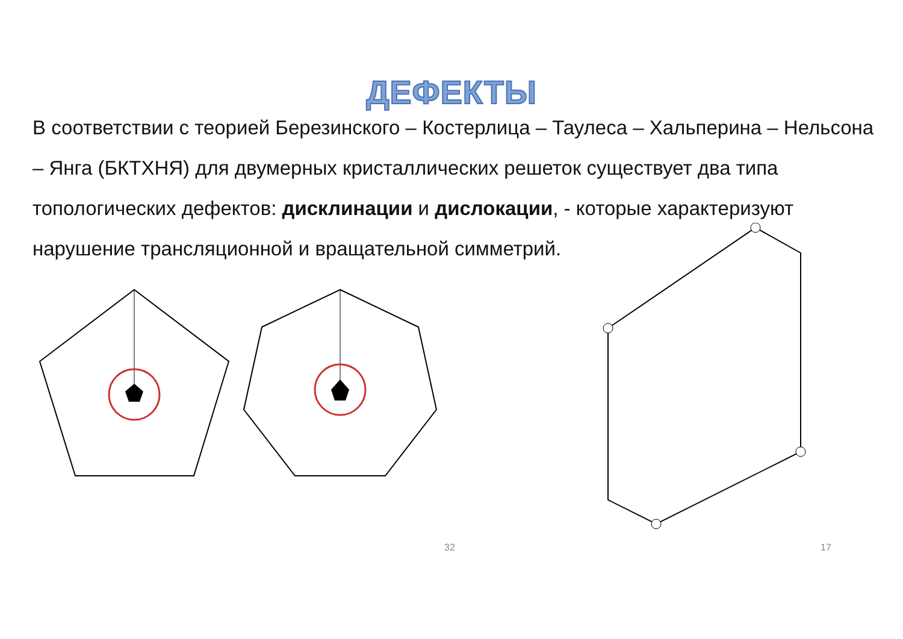ДЕФЕКТЫ
В соответствии с теорией Березинского – Костерлица – Таулеса – Хальперина – Нельсона – Янга (БКТХНЯ) для двумерных кристаллических решеток существует два типа топологических дефектов: дисклинации и дислокации, - которые характеризуют нарушение трансляционной и вращательной симметрий.
32 17